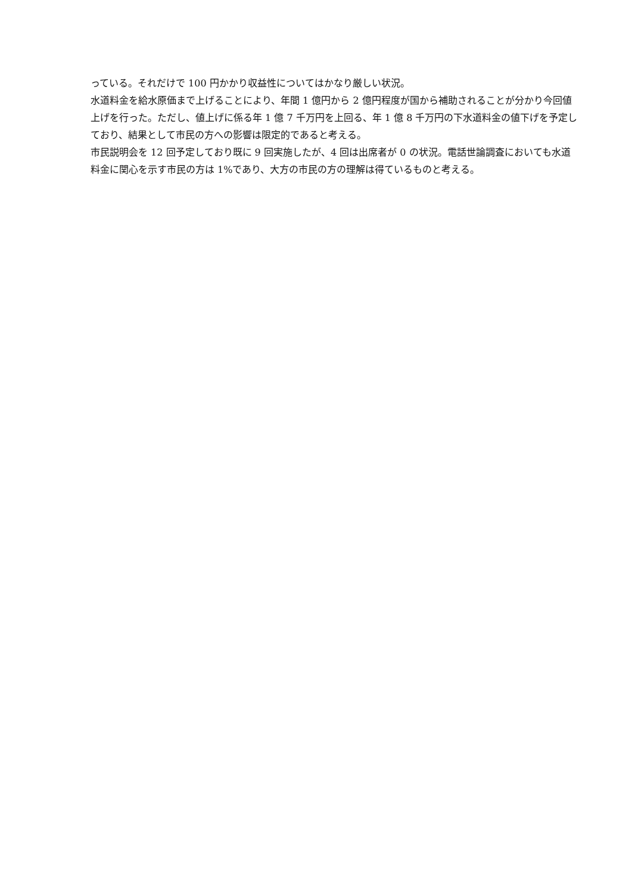っている。それだけで 100 円かかり収益性についてはかなり厳しい状況。
水道料金を給水原価まで上げることにより、年間 1 億円から 2 億円程度が国から補助されることが分かり今回値上げを行った。ただし、値上げに係る年 1 億 7 千万円を上回る、年 1 億 8 千万円の下水道料金の値下げを予定しており、結果として市民の方への影響は限定的であると考える。
市民説明会を 12 回予定しており既に 9 回実施したが、4 回は出席者が 0 の状況。電話世論調査においても水道料金に関心を示す市民の方は 1%であり、大方の市民の方の理解は得ているものと考える。